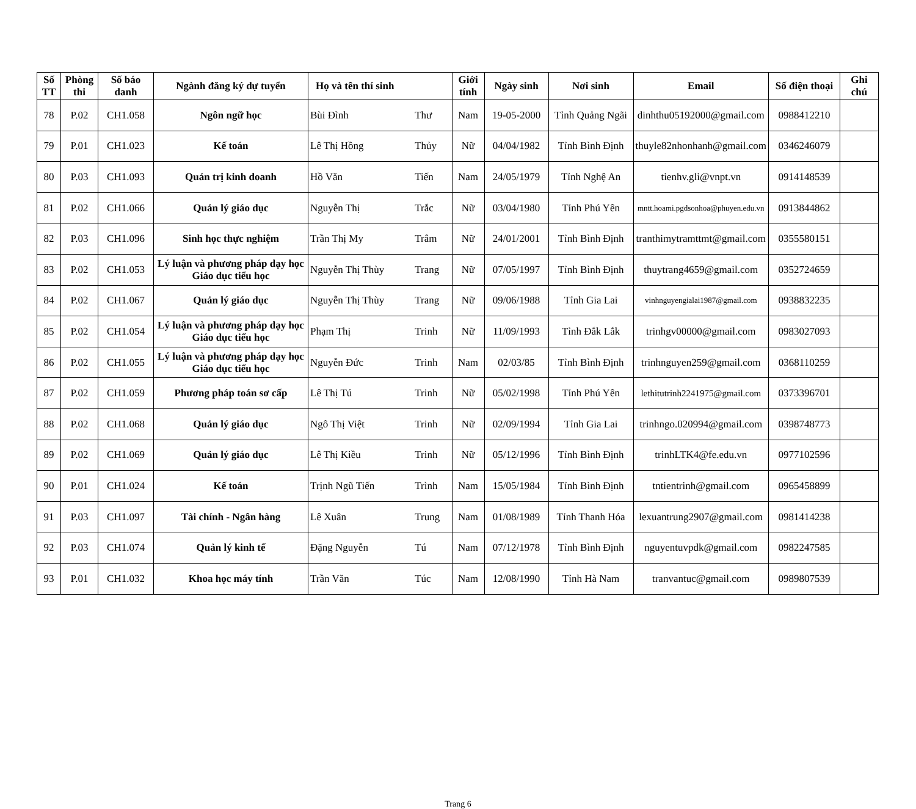| Số TT | Phòng thi | Số báo danh | Ngành đăng ký dự tuyển | Họ và tên thí sinh | | Giới tính | Ngày sinh | Nơi sinh | Email | Số điện thoại | Ghi chú |
| --- | --- | --- | --- | --- | --- | --- | --- | --- | --- | --- | --- |
| 78 | P.02 | CH1.058 | Ngôn ngữ học | Bùi Đình | Thư | Nam | 19-05-2000 | Tỉnh Quảng Ngãi | dinhthu05192000@gmail.com | 0988412210 | |
| 79 | P.01 | CH1.023 | Kế toán | Lê Thị Hồng | Thủy | Nữ | 04/04/1982 | Tỉnh Bình Định | thuyle82nhonhanh@gmail.com | 0346246079 | |
| 80 | P.03 | CH1.093 | Quản trị kinh doanh | Hồ Văn | Tiến | Nam | 24/05/1979 | Tỉnh Nghệ An | tienhv.gli@vnpt.vn | 0914148539 | |
| 81 | P.02 | CH1.066 | Quản lý giáo dục | Nguyễn Thị | Trắc | Nữ | 03/04/1980 | Tỉnh Phú Yên | mntt.hoami.pgdsonhoa@phuyen.edu.vn | 0913844862 | |
| 82 | P.03 | CH1.096 | Sinh học thực nghiệm | Trần Thị My | Trâm | Nữ | 24/01/2001 | Tỉnh Bình Định | tranthimytramttmt@gmail.com | 0355580151 | |
| 83 | P.02 | CH1.053 | Lý luận và phương pháp dạy học Giáo dục tiểu học | Nguyễn Thị Thùy | Trang | Nữ | 07/05/1997 | Tỉnh Bình Định | thuytrang4659@gmail.com | 0352724659 | |
| 84 | P.02 | CH1.067 | Quản lý giáo dục | Nguyễn Thị Thùy | Trang | Nữ | 09/06/1988 | Tỉnh Gia Lai | vinhnguyengialai1987@gmail.com | 0938832235 | |
| 85 | P.02 | CH1.054 | Lý luận và phương pháp dạy học Giáo dục tiểu học | Phạm Thị | Trinh | Nữ | 11/09/1993 | Tỉnh Đắk Lắk | trinhgv00000@gmail.com | 0983027093 | |
| 86 | P.02 | CH1.055 | Lý luận và phương pháp dạy học Giáo dục tiểu học | Nguyễn Đức | Trinh | Nam | 02/03/85 | Tỉnh Bình Định | trinhnguyen259@gmail.com | 0368110259 | |
| 87 | P.02 | CH1.059 | Phương pháp toán sơ cấp | Lê Thị Tú | Trinh | Nữ | 05/02/1998 | Tỉnh Phú Yên | lethitutrinh2241975@gmail.com | 0373396701 | |
| 88 | P.02 | CH1.068 | Quản lý giáo dục | Ngô Thị Việt | Trinh | Nữ | 02/09/1994 | Tỉnh Gia Lai | trinhngo.020994@gmail.com | 0398748773 | |
| 89 | P.02 | CH1.069 | Quản lý giáo dục | Lê Thị Kiều | Trinh | Nữ | 05/12/1996 | Tỉnh Bình Định | trinhLTK4@fe.edu.vn | 0977102596 | |
| 90 | P.01 | CH1.024 | Kế toán | Trịnh Ngũ Tiến | Trình | Nam | 15/05/1984 | Tỉnh Bình Định | tntientrinh@gmail.com | 0965458899 | |
| 91 | P.03 | CH1.097 | Tài chính - Ngân hàng | Lê Xuân | Trung | Nam | 01/08/1989 | Tỉnh Thanh Hóa | lexuantrung2907@gmail.com | 0981414238 | |
| 92 | P.03 | CH1.074 | Quản lý kinh tế | Đặng Nguyễn | Tú | Nam | 07/12/1978 | Tỉnh Bình Định | nguyentuvpdk@gmail.com | 0982247585 | |
| 93 | P.01 | CH1.032 | Khoa học máy tính | Trần Văn | Túc | Nam | 12/08/1990 | Tỉnh Hà Nam | tranvantuc@gmail.com | 0989807539 | |
Trang 6